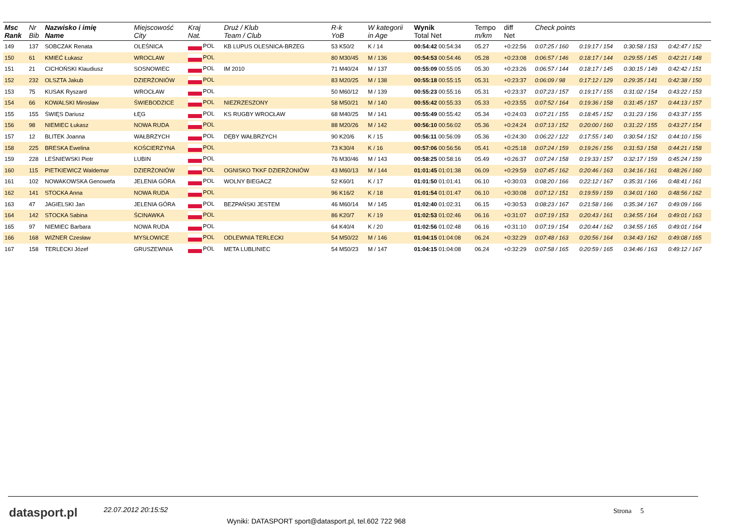| Msc Rank | Nr Bib | Nazwisko i imię Name | Miejscowość City | Kraj Nat. | Druż / Klub Team / Club | R-k YoB | W kategorii in Age | Wynik Total Net | Tempo m/km | diff Net | Check points | | | |
| --- | --- | --- | --- | --- | --- | --- | --- | --- | --- | --- | --- | --- | --- | --- |
| 149 | 137 | SOBCZAK Renata | OLEŚNICA | POL | KB LUPUS OLESNICA-BRZEG | 53 K50/2 | K / 14 | 00:54:42 00:54:34 | 05.27 | +0:22:56 | 0:07:25 / 160 | 0:19:17 / 154 | 0:30:58 / 153 | 0:42:47 / 152 |
| 150 | 61 | KMIEĆ Łukasz | WROCLAW | POL | | 80 M30/45 | M / 136 | 00:54:53 00:54:46 | 05.28 | +0:23:08 | 0:06:57 / 146 | 0:18:17 / 144 | 0:29:55 / 145 | 0:42:21 / 148 |
| 151 | 21 | CICHOŃSKI Klaudiusz | SOSNOWIEC | POL | IM 2010 | 71 M40/24 | M / 137 | 00:55:09 00:55:05 | 05.30 | +0:23:26 | 0:06:57 / 144 | 0:18:17 / 145 | 0:30:15 / 149 | 0:42:42 / 151 |
| 152 | 232 | OLSZTA Jakub | DZIERŻONIÓW | POL | | 83 M20/25 | M / 138 | 00:55:18 00:55:15 | 05.31 | +0:23:37 | 0:06:09 / 98 | 0:17:12 / 129 | 0:29:35 / 141 | 0:42:38 / 150 |
| 153 | 75 | KUSAK Ryszard | WROCŁAW | POL | | 50 M60/12 | M / 139 | 00:55:23 00:55:16 | 05.31 | +0:23:37 | 0:07:23 / 157 | 0:19:17 / 155 | 0:31:02 / 154 | 0:43:22 / 153 |
| 154 | 66 | KOWALSKI Mirosław | ŚWIEBODZICE | POL | NIEZRZESZONY | 58 M50/21 | M / 140 | 00:55:42 00:55:33 | 05.33 | +0:23:55 | 0:07:52 / 164 | 0:19:36 / 158 | 0:31:45 / 157 | 0:44:13 / 157 |
| 155 | 155 | ŚWIĘS Dariusz | ŁĘG | POL | KS RUGBY WROCŁAW | 68 M40/25 | M / 141 | 00:55:49 00:55:42 | 05.34 | +0:24:03 | 0:07:21 / 155 | 0:18:45 / 152 | 0:31:23 / 156 | 0:43:37 / 155 |
| 156 | 98 | NIEMIEC Łukasz | NOWA RUDA | POL | | 88 M20/26 | M / 142 | 00:56:10 00:56:02 | 05.36 | +0:24:24 | 0:07:13 / 152 | 0:20:00 / 160 | 0:31:22 / 155 | 0:43:27 / 154 |
| 157 | 12 | BLITEK Joanna | WAŁBRZYCH | POL | DĘBY WAŁBRZYCH | 90 K20/6 | K / 15 | 00:56:11 00:56:09 | 05.36 | +0:24:30 | 0:06:22 / 122 | 0:17:55 / 140 | 0:30:54 / 152 | 0:44:10 / 156 |
| 158 | 225 | BRESKA Ewelina | KOŚCIERZYNA | POL | | 73 K30/4 | K / 16 | 00:57:06 00:56:56 | 05.41 | +0:25:18 | 0:07:24 / 159 | 0:19:26 / 156 | 0:31:53 / 158 | 0:44:21 / 158 |
| 159 | 228 | LEŚNIEWSKI Piotr | LUBIN | POL | | 76 M30/46 | M / 143 | 00:58:25 00:58:16 | 05.49 | +0:26:37 | 0:07:24 / 158 | 0:19:33 / 157 | 0:32:17 / 159 | 0:45:24 / 159 |
| 160 | 115 | PIETKIEWICZ Waldemar | DZIERŻONIÓW | POL | OGNISKO TKKF DZIERŻONIÓW | 43 M60/13 | M / 144 | 01:01:45 01:01:38 | 06.09 | +0:29:59 | 0:07:45 / 162 | 0:20:46 / 163 | 0:34:16 / 161 | 0:48:26 / 160 |
| 161 | 102 | NOWAKOWSKA Genowefa | JELENIA GÓRA | POL | WOLNY BIEGACZ | 52 K60/1 | K / 17 | 01:01:50 01:01:41 | 06.10 | +0:30:03 | 0:08:20 / 166 | 0:22:12 / 167 | 0:35:31 / 166 | 0:48:41 / 161 |
| 162 | 141 | STOCKA Anna | NOWA RUDA | POL | | 96 K16/2 | K / 18 | 01:01:54 01:01:47 | 06.10 | +0:30:08 | 0:07:12 / 151 | 0:19:59 / 159 | 0:34:01 / 160 | 0:48:56 / 162 |
| 163 | 47 | JAGIELSKI Jan | JELENIA GÓRA | POL | BEZPAŃSKI JESTEM | 46 M60/14 | M / 145 | 01:02:40 01:02:31 | 06.15 | +0:30:53 | 0:08:23 / 167 | 0:21:58 / 166 | 0:35:34 / 167 | 0:49:09 / 166 |
| 164 | 142 | STOCKA Sabina | ŚCINAWKA | POL | | 86 K20/7 | K / 19 | 01:02:53 01:02:46 | 06.16 | +0:31:07 | 0:07:19 / 153 | 0:20:43 / 161 | 0:34:55 / 164 | 0:49:01 / 163 |
| 165 | 97 | NIEMIEC Barbara | NOWA RUDA | POL | | 64 K40/4 | K / 20 | 01:02:56 01:02:48 | 06.16 | +0:31:10 | 0:07:19 / 154 | 0:20:44 / 162 | 0:34:55 / 165 | 0:49:01 / 164 |
| 166 | 168 | WIZNER Czesław | MYSŁOWICE | POL | ODLEWNIA TERLECKI | 54 M50/22 | M / 146 | 01:04:15 01:04:08 | 06.24 | +0:32:29 | 0:07:48 / 163 | 0:20:56 / 164 | 0:34:43 / 162 | 0:49:08 / 165 |
| 167 | 158 | TERLECKI Józef | GRUSZEWNIA | POL | META LUBLINIEC | 54 M50/23 | M / 147 | 01:04:15 01:04:08 | 06.24 | +0:32:29 | 0:07:58 / 165 | 0:20:59 / 165 | 0:34:46 / 163 | 0:49:12 / 167 |
datasport.pl 22.07.2012 20:15:52 Strona 5
Wyniki: DATASPORT sport@datasport.pl, tel.602 722 968